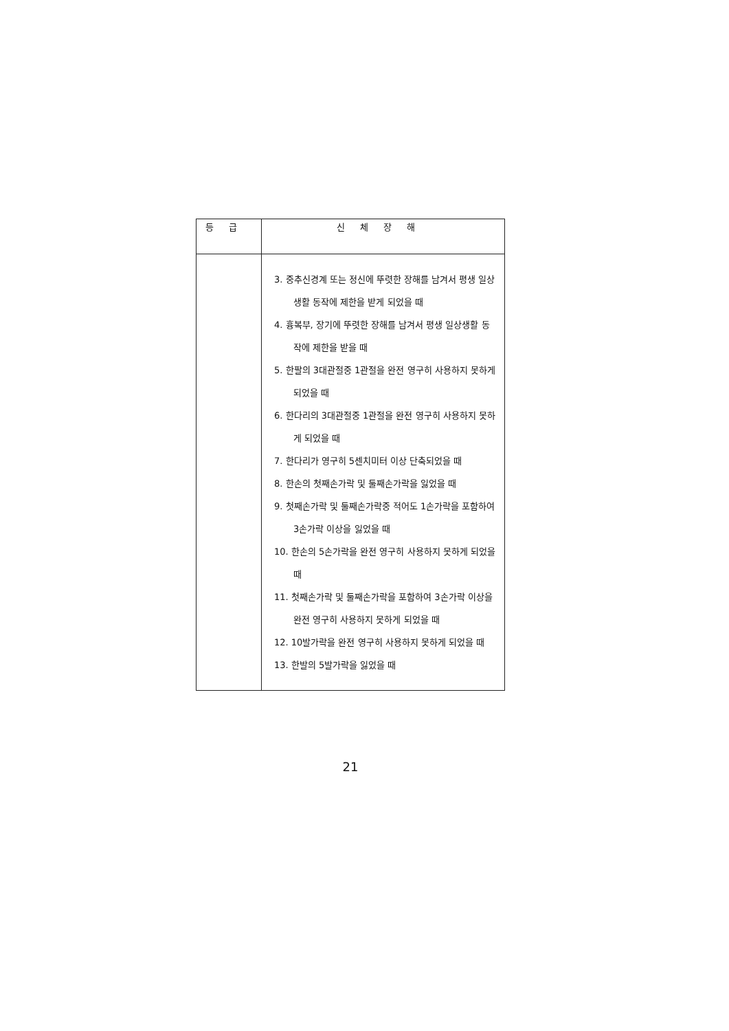| 등급 | 신체장해 |
| --- | --- |
| | 3. 중추신경계 또는 정신에 뚜렷한 장해를 남겨서 평생 일상생활 동작에 제한을 받게 되었을 때 4. 흉복부, 장기에 뚜렷한 장해를 남겨서 평생 일상생활 동작에 제한을 받을 때 5. 한팔의 3대관절중 1관절을 완전 영구히 사용하지 못하게 되었을 때 6. 한다리의 3대관절중 1관절을 완전 영구히 사용하지 못하게 되었을 때 7. 한다리가 영구히 5센치미터 이상 단축되었을 때 8. 한손의 첫째손가락 및 둘째손가락을 잃었을 때 9. 첫째손가락 및 둘째손가락중 적어도 1손가락을 포함하여 3손가락 이상을 잃었을 때 10. 한손의 5손가락을 완전 영구히 사용하지 못하게 되었을 때 11. 첫째손가락 및 둘째손가락을 포함하여 3손가락 이상을 완전 영구히 사용하지 못하게 되었을 때 12. 10발가락을 완전 영구히 사용하지 못하게 되었을 때 13. 한발의 5발가락을 잃었을 때 |
21